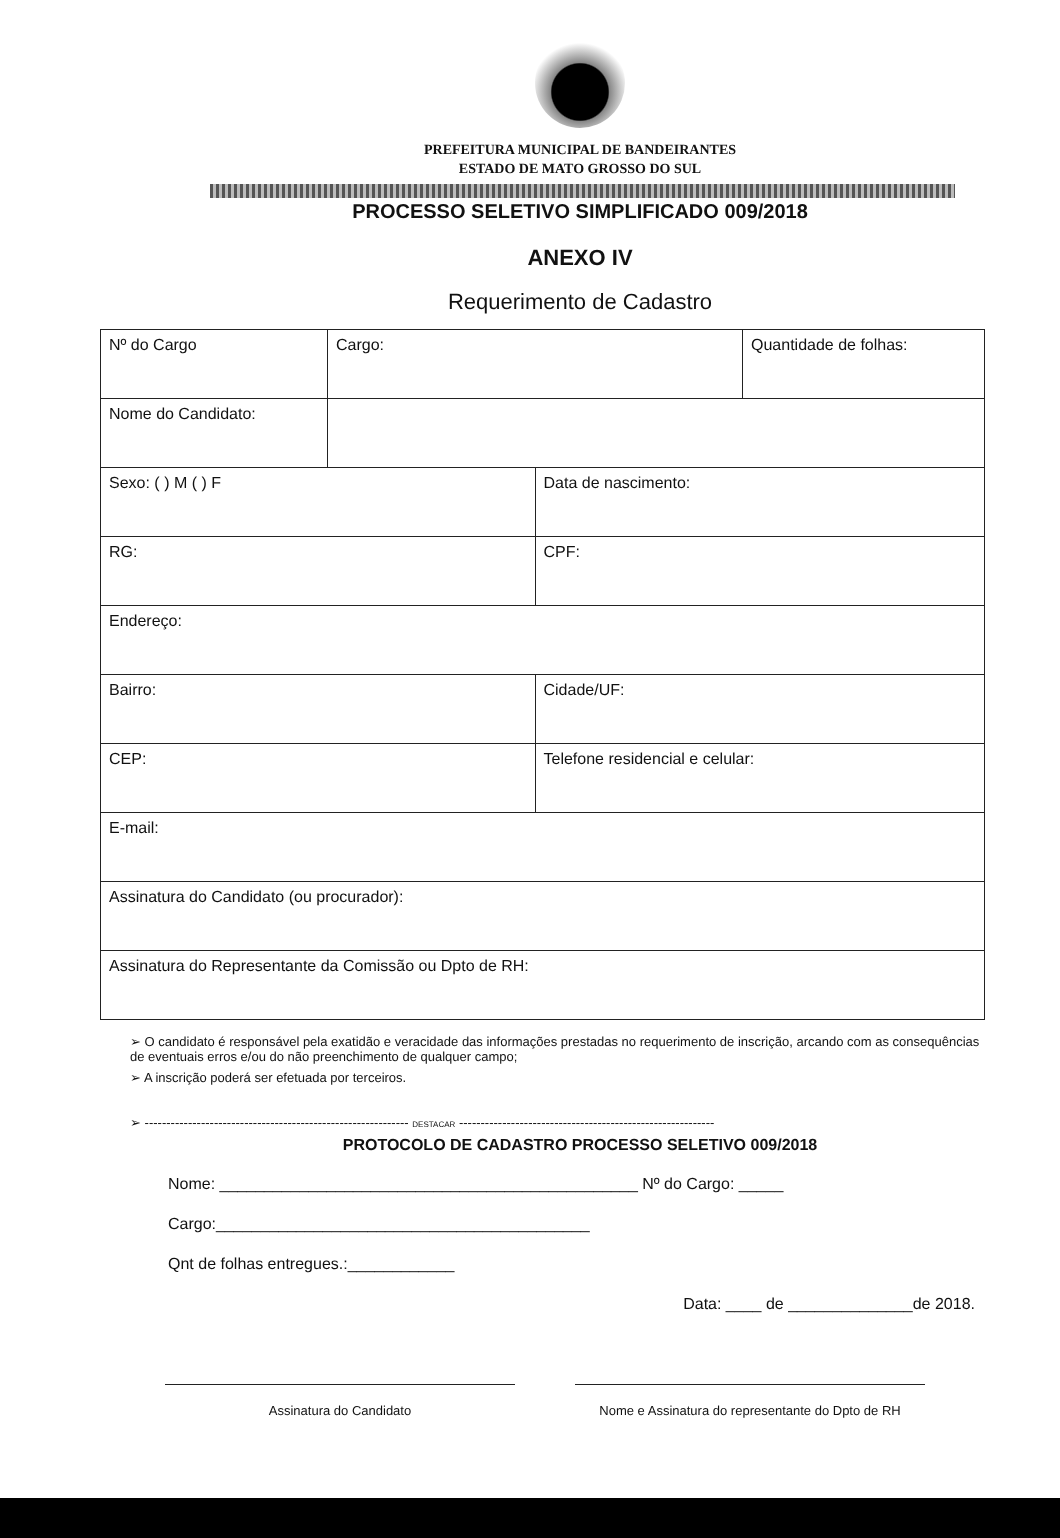PREFEITURA MUNICIPAL DE BANDEIRANTES
ESTADO DE MATO GROSSO DO SUL
PROCESSO SELETIVO SIMPLIFICADO 009/2018
ANEXO IV
Requerimento de Cadastro
| Nº do Cargo | Cargo: | | Quantidade de folhas: |
| Nome do Candidato: | | | |
| Sexo: ( ) M ( ) F | | Data de nascimento: | |
| RG: | | CPF: | |
| Endereço: | | | |
| Bairro: | | Cidade/UF: | |
| CEP: | | Telefone residencial e celular: | |
| E-mail: | | | |
| Assinatura do Candidato (ou procurador): | | | |
| Assinatura do Representante da Comissão ou Dpto de RH: | | | |
➢ O candidato é responsável pela exatidão e veracidade das informações prestadas no requerimento de inscrição, arcando com as consequências de eventuais erros e/ou do não preenchimento de qualquer campo;
➢ A inscrição poderá ser efetuada por terceiros.
➢ ------------------------------------------------------------- DESTACAR -----------------------------------------------------------
PROTOCOLO DE CADASTRO PROCESSO SELETIVO 009/2018
Nome: _______________________________________________ Nº do Cargo: _____
Cargo:__________________________________________
Qnt de folhas entregues.:____________
Data: ____ de ______________de 2018.
Assinatura do Candidato Nome e Assinatura do representante do Dpto de RH